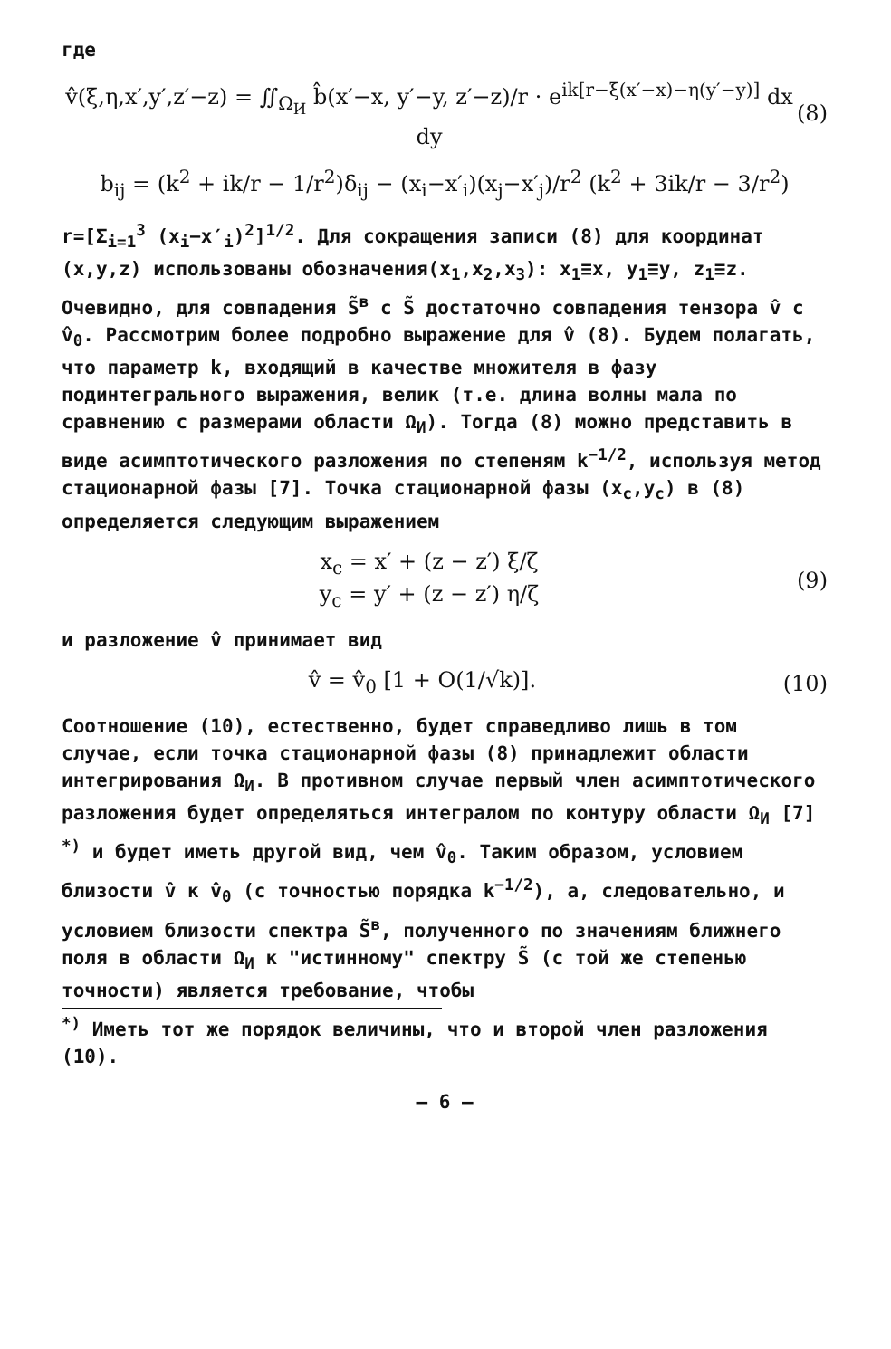где
v̂(ξ,η,x′,y′,z′−z) = ∬<sub>Ω<sub>И</sub></sub> b̂(x′−x, y′−y, z′−z)/r · e<sup>ik[r−ξ(x′−x)−η(y′−y)]</sup> dx dy (8)
b<sub>ij</sub> = (k<sup>2</sup> + ik/r − 1/r<sup>2</sup>)δ<sub>ij</sub> − (x<sub>i</sub>−x′<sub>i</sub>)(x<sub>j</sub>−x′<sub>j</sub>)/r<sup>2</sup> (k<sup>2</sup> + 3ik/r − 3/r<sup>2</sup>)
r=[Σ<sub>i=1</sub><sup>3</sup> (x<sub>i</sub>−x′<sub>i</sub>)<sup>2</sup>]<sup>1/2</sup>. Для сокращения записи (8) для координат (x,y,z) использованы обозначения(x<sub>1</sub>,x<sub>2</sub>,x<sub>3</sub>): x<sub>1</sub>≡x, y<sub>1</sub>≡y, z<sub>1</sub>≡z. Очевидно, для совпадения S̃<sup>в</sup> с S̃ достаточно совпадения тензора v̂ с v̂<sub>0</sub>. Рассмотрим более подробно выражение для v̂ (8). Будем полагать, что параметр k, входящий в качестве множителя в фазу подинтегрального выражения, велик (т.е. длина волны мала по сравнению с размерами области Ω<sub>И</sub>). Тогда (8) можно представить в виде асимптотического разложения по степеням k<sup>−1/2</sup>, используя метод стационарной фазы [7]. Точка стационарной фазы (x<sub>c</sub>,y<sub>c</sub>) в (8) определяется следующим выражением
x<sub>c</sub> = x′ + (z − z′) ξ/ζ
y<sub>c</sub> = y′ + (z − z′) η/ζ (9)
и разложение v̂ принимает вид
v̂ = v̂<sub>0</sub> [1 + O(1/√k)]. (10)
Соотношение (10), естественно, будет справедливо лишь в том случае, если точка стационарной фазы (8) принадлежит области интегрирования Ω<sub>И</sub>. В противном случае первый член асимптотического разложения будет определяться интегралом по контуру области Ω<sub>И</sub> [7] <sup>*)</sup> и будет иметь другой вид, чем v̂<sub>0</sub>. Таким образом, условием близости v̂ к v̂<sub>0</sub> (с точностью порядка k<sup>−1/2</sup>), а, следовательно, и условием близости спектра S̃<sup>в</sup>, полученного по значениям ближнего поля в области Ω<sub>И</sub> к "истинному" спектру S̃ (с той же степенью точности) является требование, чтобы
<sup>*)</sup> Иметь тот же порядок величины, что и второй член разложения (10).
– 6 –